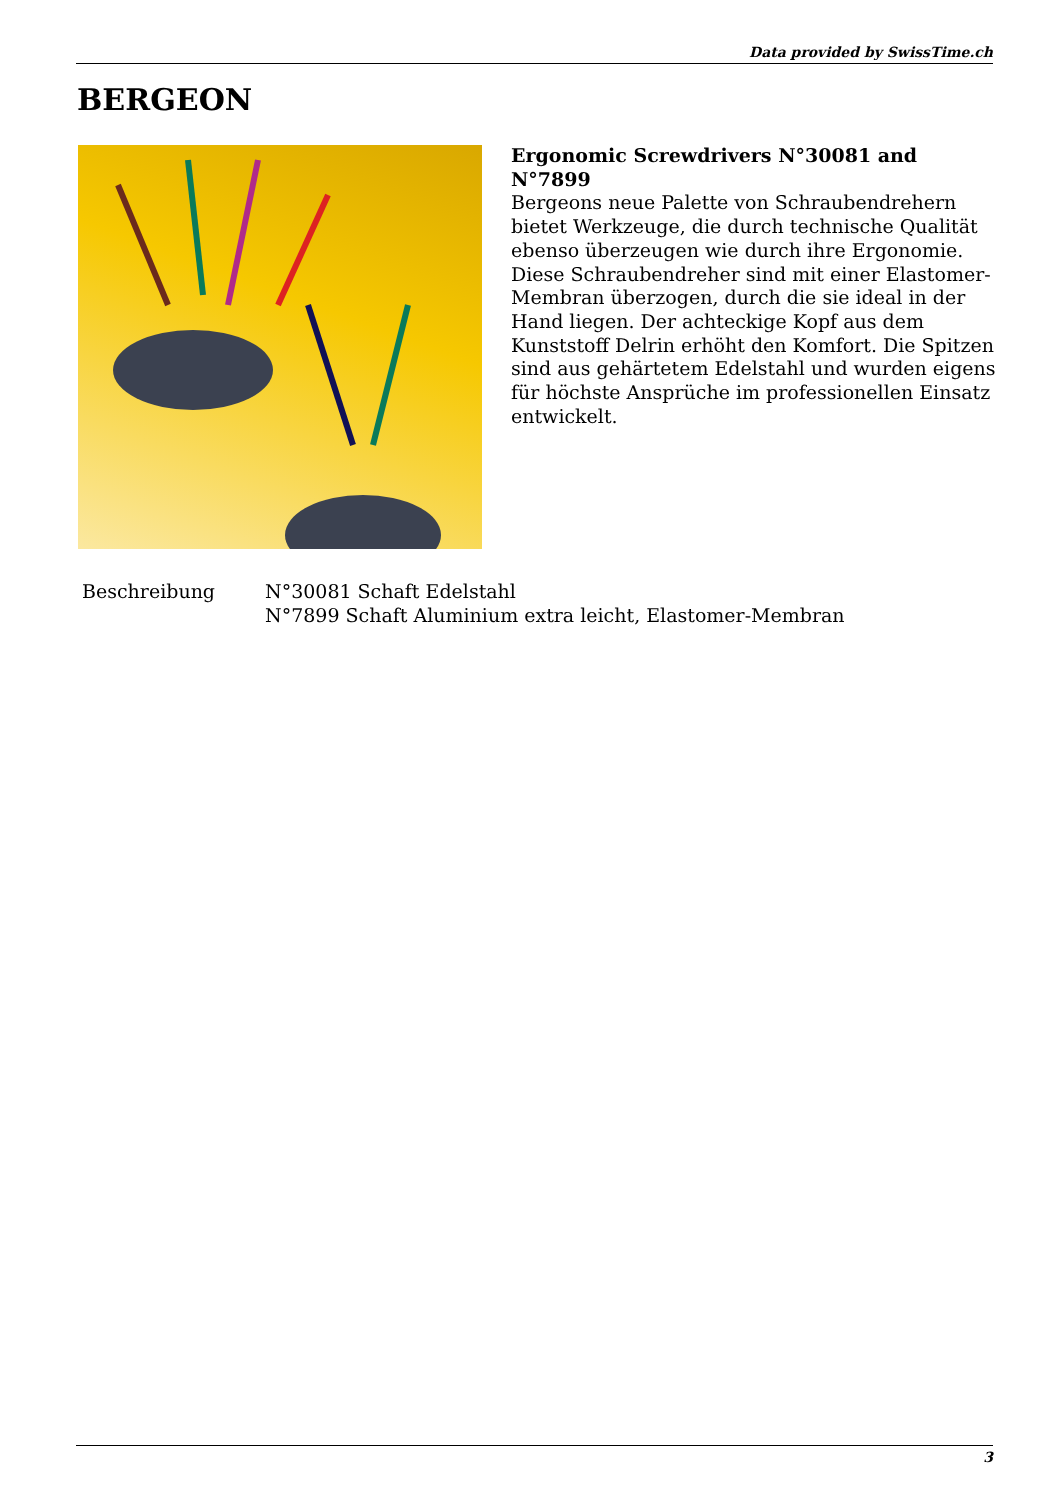Data provided by SwissTime.ch
BERGEON
Ergonomic Screwdrivers N°30081 and N°7899
Bergeons neue Palette von Schraubendrehern bietet Werkzeuge, die durch technische Qualität ebenso überzeugen wie durch ihre Ergonomie. Diese Schraubendreher sind mit einer Elastomer-Membran überzogen, durch die sie ideal in der Hand liegen. Der achteckige Kopf aus dem Kunststoff Delrin erhöht den Komfort. Die Spitzen sind aus gehärtetem Edelstahl und wurden eigens für höchste Ansprüche im professionellen Einsatz entwickelt.
| Beschreibung | N°30081 Schaft Edelstahl N°7899 Schaft Aluminium extra leicht, Elastomer-Membran |
3